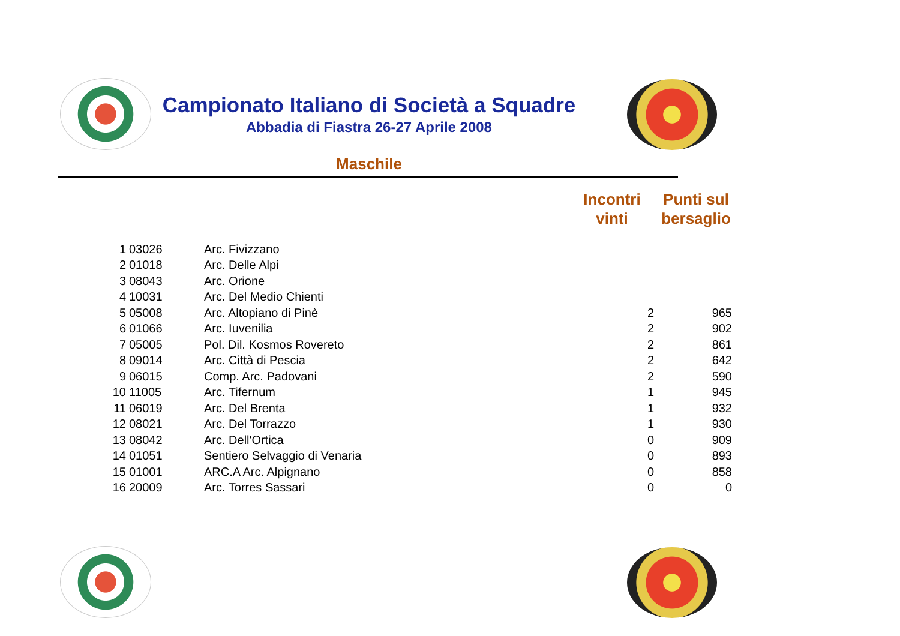Campionato Italiano di Società a Squadre
Abbadia di Fiastra 26-27 Aprile 2008
Maschile
| | | | Incontri vinti | Punti sul bersaglio |
| --- | --- | --- | --- | --- |
| 1 | 03026 | Arc. Fivizzano | | |
| 2 | 01018 | Arc. Delle Alpi | | |
| 3 | 08043 | Arc. Orione | | |
| 4 | 10031 | Arc. Del Medio Chienti | | |
| 5 | 05008 | Arc. Altopiano di Pinè | 2 | 965 |
| 6 | 01066 | Arc. Iuvenilia | 2 | 902 |
| 7 | 05005 | Pol. Dil. Kosmos Rovereto | 2 | 861 |
| 8 | 09014 | Arc. Città di Pescia | 2 | 642 |
| 9 | 06015 | Comp. Arc. Padovani | 2 | 590 |
| 10 | 11005 | Arc. Tifernum | 1 | 945 |
| 11 | 06019 | Arc. Del Brenta | 1 | 932 |
| 12 | 08021 | Arc. Del Torrazzo | 1 | 930 |
| 13 | 08042 | Arc. Dell'Ortica | 0 | 909 |
| 14 | 01051 | Sentiero Selvaggio di Venaria | 0 | 893 |
| 15 | 01001 | ARC.A Arc. Alpignano | 0 | 858 |
| 16 | 20009 | Arc. Torres Sassari | 0 | 0 |